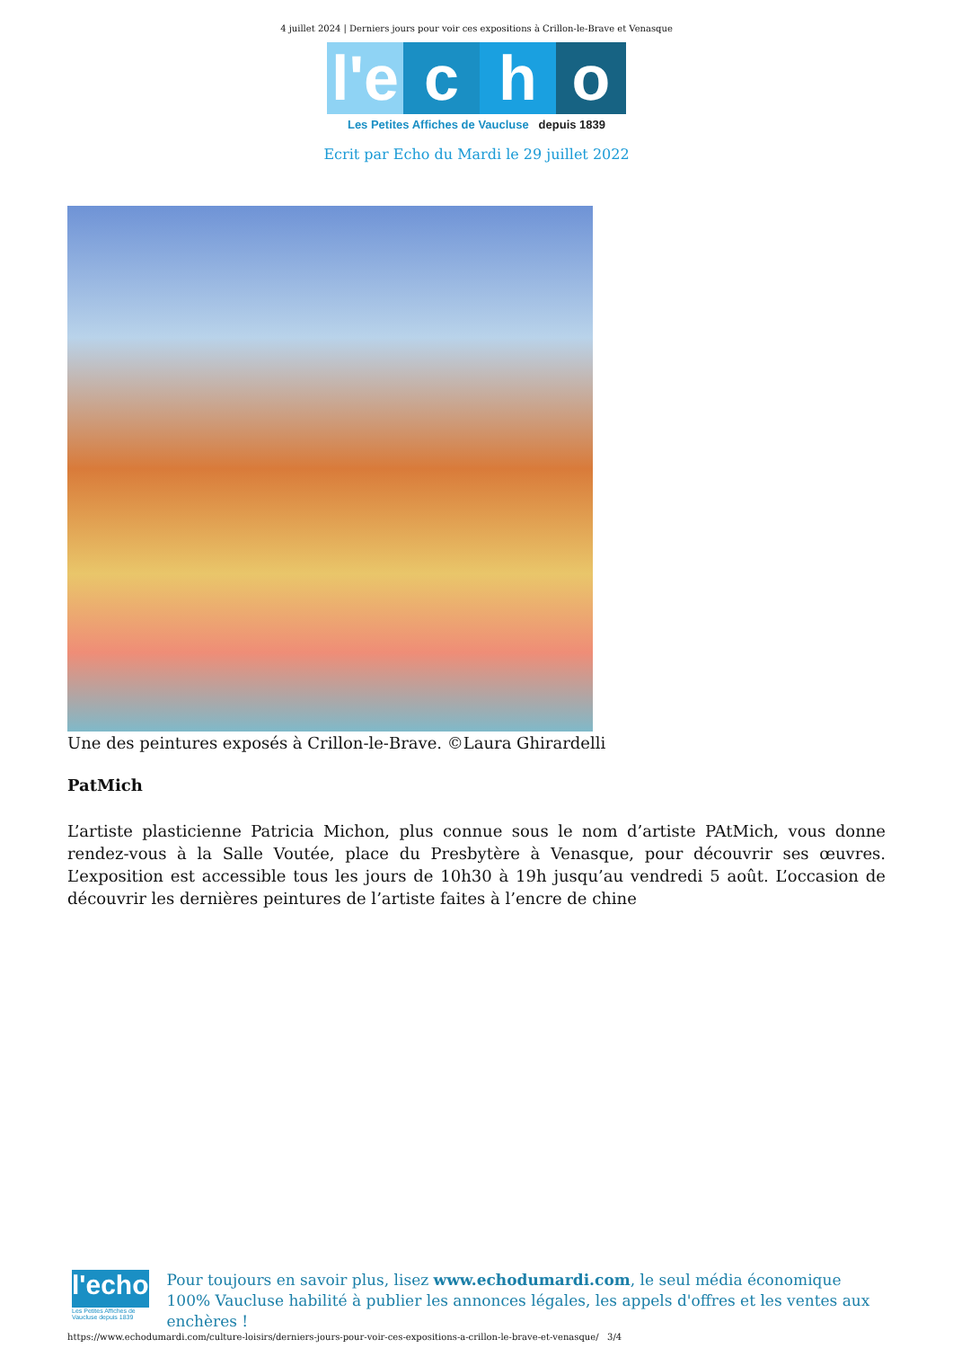4 juillet 2024 | Derniers jours pour voir ces expositions à Crillon-le-Brave et Venasque
l'e c h o
Les Petites Affiches de Vaucluse depuis 1839
Ecrit par Echo du Mardi le 29 juillet 2022
Une des peintures exposés à Crillon-le-Brave. ©Laura Ghirardelli
PatMich
L’artiste plasticienne Patricia Michon, plus connue sous le nom d’artiste PAtMich, vous donne rendez-vous à la Salle Voutée, place du Presbytère à Venasque, pour découvrir ses œuvres. L’exposition est accessible tous les jours de 10h30 à 19h jusqu’au vendredi 5 août. L’occasion de découvrir les dernières peintures de l’artiste faites à l’encre de chine
l'echo
Les Petites Affiches de Vaucluse depuis 1839
Pour toujours en savoir plus, lisez www.echodumardi.com, le seul média économique 100% Vaucluse habilité à publier les annonces légales, les appels d'offres et les ventes aux enchères !
https://www.echodumardi.com/culture-loisirs/derniers-jours-pour-voir-ces-expositions-a-crillon-le-brave-et-venasque/ 3/4